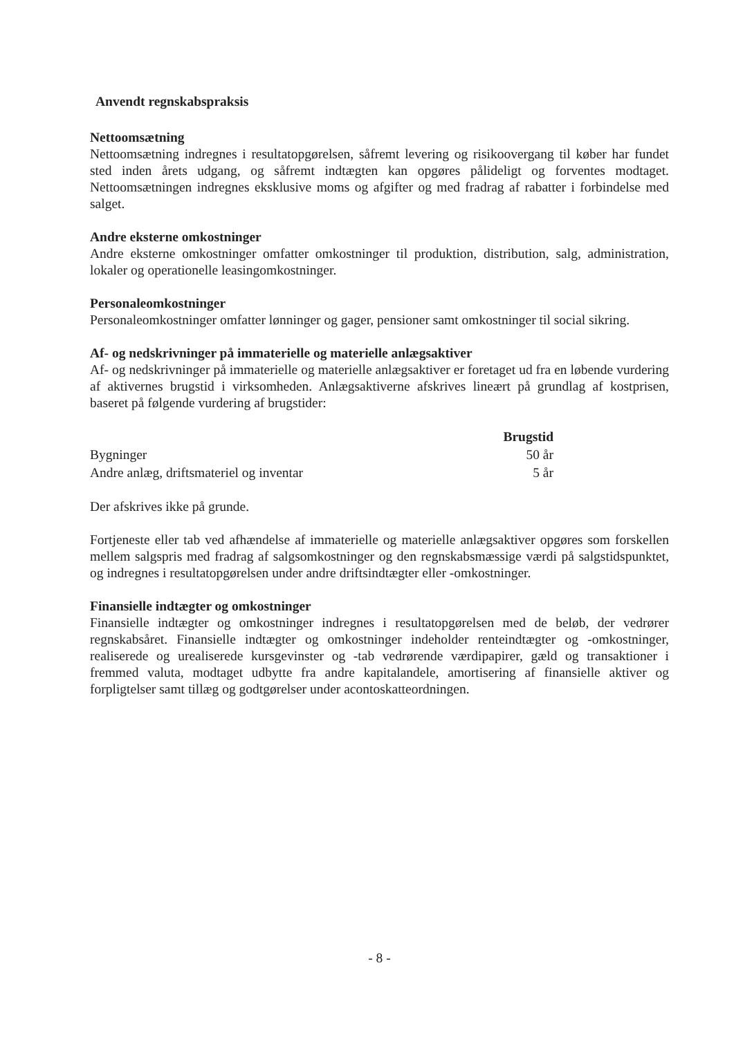Anvendt regnskabspraksis
Nettoomsætning
Nettoomsætning indregnes i resultatopgørelsen, såfremt levering og risikoovergang til køber har fundet sted inden årets udgang, og såfremt indtægten kan opgøres pålideligt og forventes modtaget. Nettoomsætningen indregnes eksklusive moms og afgifter og med fradrag af rabatter i forbindelse med salget.
Andre eksterne omkostninger
Andre eksterne omkostninger omfatter omkostninger til produktion, distribution, salg, administration, lokaler og operationelle leasingomkostninger.
Personaleomkostninger
Personaleomkostninger omfatter lønninger og gager, pensioner samt omkostninger til social sikring.
Af- og nedskrivninger på immaterielle og materielle anlægsaktiver
Af- og nedskrivninger på immaterielle og materielle anlægsaktiver er foretaget ud fra en løbende vurdering af aktivernes brugstid i virksomheden. Anlægsaktiverne afskrives lineært på grundlag af kostprisen, baseret på følgende vurdering af brugstider:
| | Brugstid |
| --- | --- |
| Bygninger | 50 år |
| Andre anlæg, driftsmateriel og inventar | 5 år |
Der afskrives ikke på grunde.
Fortjeneste eller tab ved afhændelse af immaterielle og materielle anlægsaktiver opgøres som forskellen mellem salgspris med fradrag af salgsomkostninger og den regnskabsmæssige værdi på salgstidspunktet, og indregnes i resultatopgørelsen under andre driftsindtægter eller -omkostninger.
Finansielle indtægter og omkostninger
Finansielle indtægter og omkostninger indregnes i resultatopgørelsen med de beløb, der vedrører regnskabsåret. Finansielle indtægter og omkostninger indeholder renteindtægter og -omkostninger, realiserede og urealiserede kursgevinster og -tab vedrørende værdipapirer, gæld og transaktioner i fremmed valuta, modtaget udbytte fra andre kapitalandele, amortisering af finansielle aktiver og forpligtelser samt tillæg og godtgørelser under acontoskatteordningen.
- 8 -